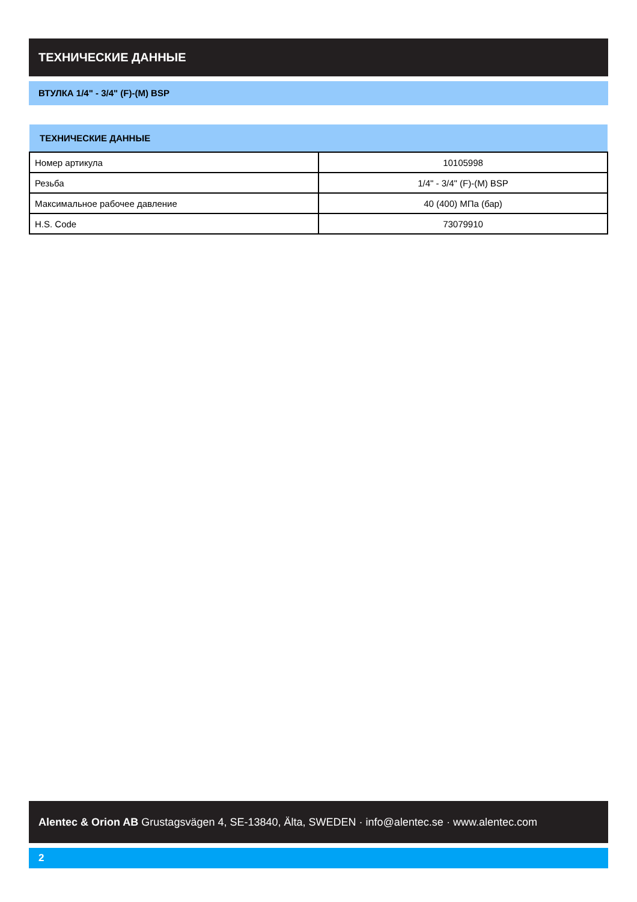ТЕХНИЧЕСКИЕ ДАННЫЕ
ВТУЛКА 1/4" - 3/4" (F)-(M) BSP
| ТЕХНИЧЕСКИЕ ДАННЫЕ | |
| --- | --- |
| Номер артикула | 10105998 |
| Резьба | 1/4" - 3/4" (F)-(M) BSP |
| Максимальное рабочее давление | 40 (400) МПа (бар) |
| H.S. Code | 73079910 |
Alentec & Orion AB Grustagsvägen 4, SE-13840, Älta, SWEDEN · info@alentec.se · www.alentec.com
2